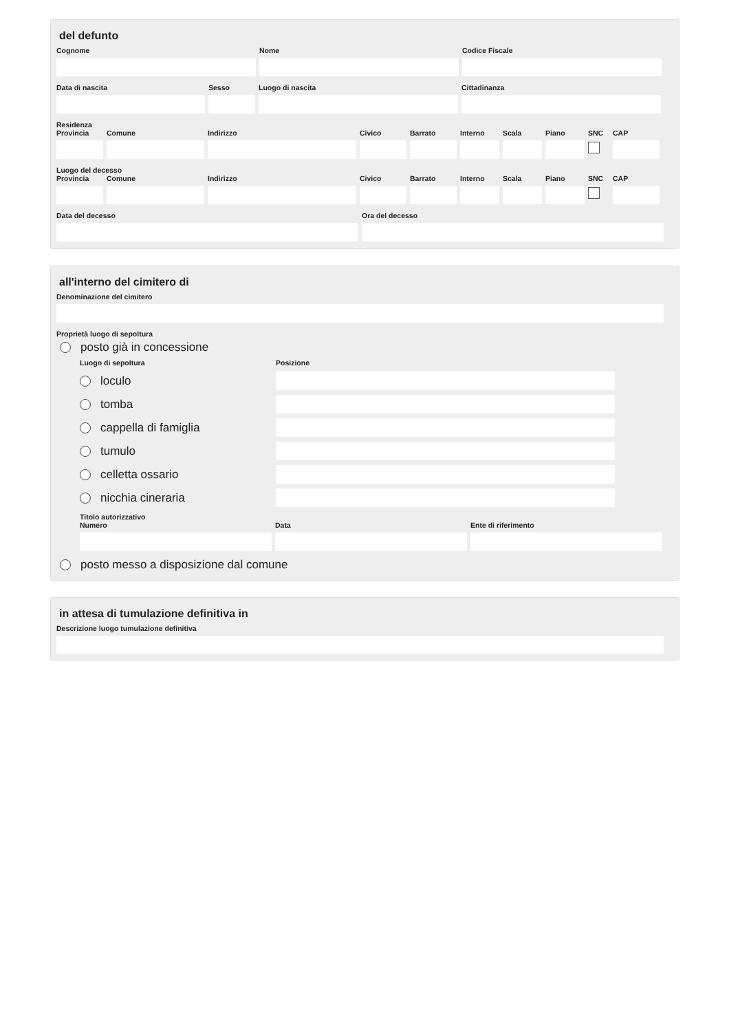del defunto
Cognome Nome Codice Fiscale
Data di nascita Sesso Luogo di nascita Cittadinanza
Residenza
Provincia
Comune Indirizzo Civico Barrato Interno
Scala Piano SNC CAP
Luogo del decesso
Provincia
Comune Indirizzo Civico Barrato Interno
Scala Piano SNC CAP
Data del decesso Ora del decesso
all'interno del cimitero di
Denominazione del cimitero
Proprietà luogo di sepoltura
posto già in concessione
Luogo di sepoltura Posizione
loculo
tomba
cappella di famiglia
tumulo
celletta ossario
nicchia cineraria
Titolo autorizzativo
Numero Data Ente di riferimento
posto messo a disposizione dal comune
in attesa di tumulazione definitiva in
Descrizione luogo tumulazione definitiva